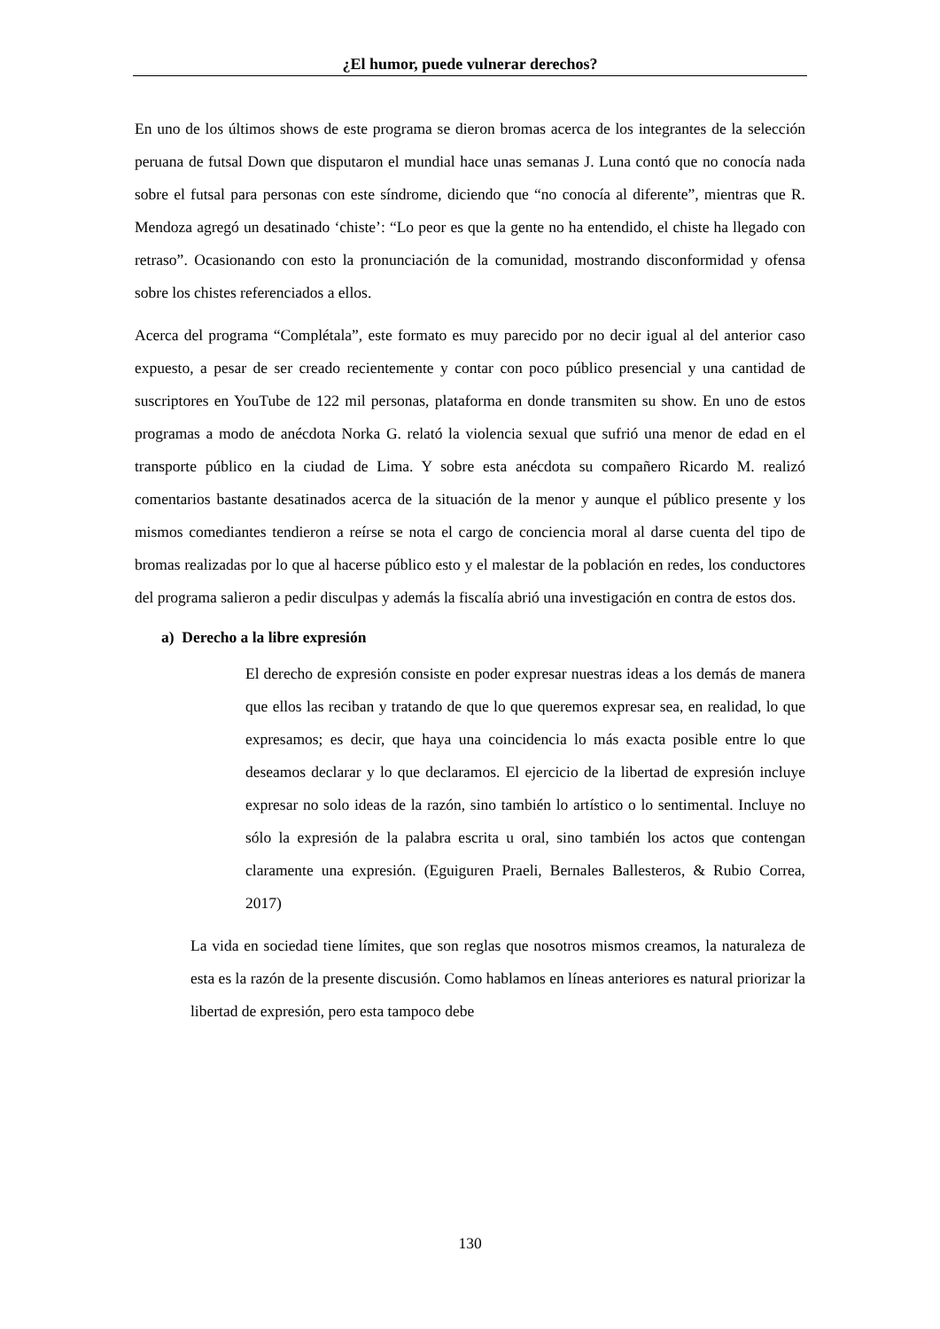¿El humor, puede vulnerar derechos?
En uno de los últimos shows de este programa se dieron bromas acerca de los integrantes de la selección peruana de futsal Down que disputaron el mundial hace unas semanas J. Luna contó que no conocía nada sobre el futsal para personas con este síndrome, diciendo que “no conocía al diferente”, mientras que R. Mendoza agregó un desatinado ‘chiste’: “Lo peor es que la gente no ha entendido, el chiste ha llegado con retraso”. Ocasionando con esto la pronunciación de la comunidad, mostrando disconformidad y ofensa sobre los chistes referenciados a ellos.
Acerca del programa “Complétala”, este formato es muy parecido por no decir igual al del anterior caso expuesto, a pesar de ser creado recientemente y contar con poco público presencial y una cantidad de suscriptores en YouTube de 122 mil personas, plataforma en donde transmiten su show. En uno de estos programas a modo de anécdota Norka G. relató la violencia sexual que sufrió una menor de edad en el transporte público en la ciudad de Lima. Y sobre esta anécdota su compañero Ricardo M. realizó comentarios bastante desatinados acerca de la situación de la menor y aunque el público presente y los mismos comediantes tendieron a reírse se nota el cargo de conciencia moral al darse cuenta del tipo de bromas realizadas por lo que al hacerse público esto y el malestar de la población en redes, los conductores del programa salieron a pedir disculpas y además la fiscalía abrió una investigación en contra de estos dos.
a) Derecho a la libre expresión
El derecho de expresión consiste en poder expresar nuestras ideas a los demás de manera que ellos las reciban y tratando de que lo que queremos expresar sea, en realidad, lo que expresamos; es decir, que haya una coincidencia lo más exacta posible entre lo que deseamos declarar y lo que declaramos. El ejercicio de la libertad de expresión incluye expresar no solo ideas de la razón, sino también lo artístico o lo sentimental. Incluye no sólo la expresión de la palabra escrita u oral, sino también los actos que contengan claramente una expresión. (Eguiguren Praeli, Bernales Ballesteros, & Rubio Correa, 2017)
La vida en sociedad tiene límites, que son reglas que nosotros mismos creamos, la naturaleza de esta es la razón de la presente discusión. Como hablamos en líneas anteriores es natural priorizar la libertad de expresión, pero esta tampoco debe
130